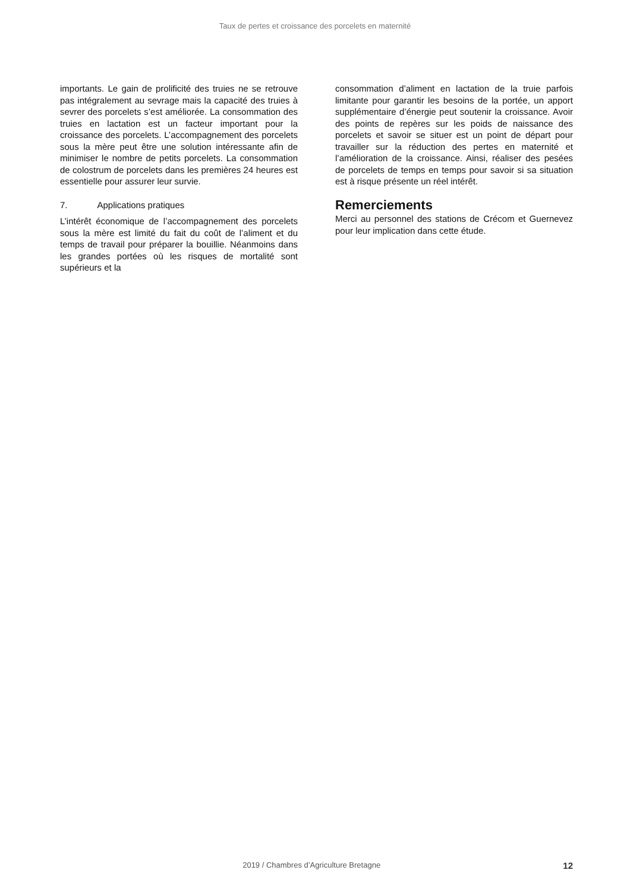Taux de pertes et croissance des porcelets en maternité
importants. Le gain de prolificité des truies ne se retrouve pas intégralement au sevrage mais la capacité des truies à sevrer des porcelets s’est améliorée. La consommation des truies en lactation est un facteur important pour la croissance des porcelets. L’accompagnement des porcelets sous la mère peut être une solution intéressante afin de minimiser le nombre de petits porcelets. La consommation de colostrum de porcelets dans les premières 24 heures est essentielle pour assurer leur survie.
7. Applications pratiques
L’intérêt économique de l’accompagnement des porcelets sous la mère est limité du fait du coût de l’aliment et du temps de travail pour préparer la bouillie. Néanmoins dans les grandes portées où les risques de mortalité sont supérieurs et la
consommation d’aliment en lactation de la truie parfois limitante pour garantir les besoins de la portée, un apport supplémentaire d’énergie peut soutenir la croissance. Avoir des points de repères sur les poids de naissance des porcelets et savoir se situer est un point de départ pour travailler sur la réduction des pertes en maternité et l’amélioration de la croissance. Ainsi, réaliser des pesées de porcelets de temps en temps pour savoir si sa situation est à risque présente un réel intérêt.
Remerciements
Merci au personnel des stations de Crécom et Guernevez pour leur implication dans cette étude.
2019 / Chambres d’Agriculture Bretagne 12